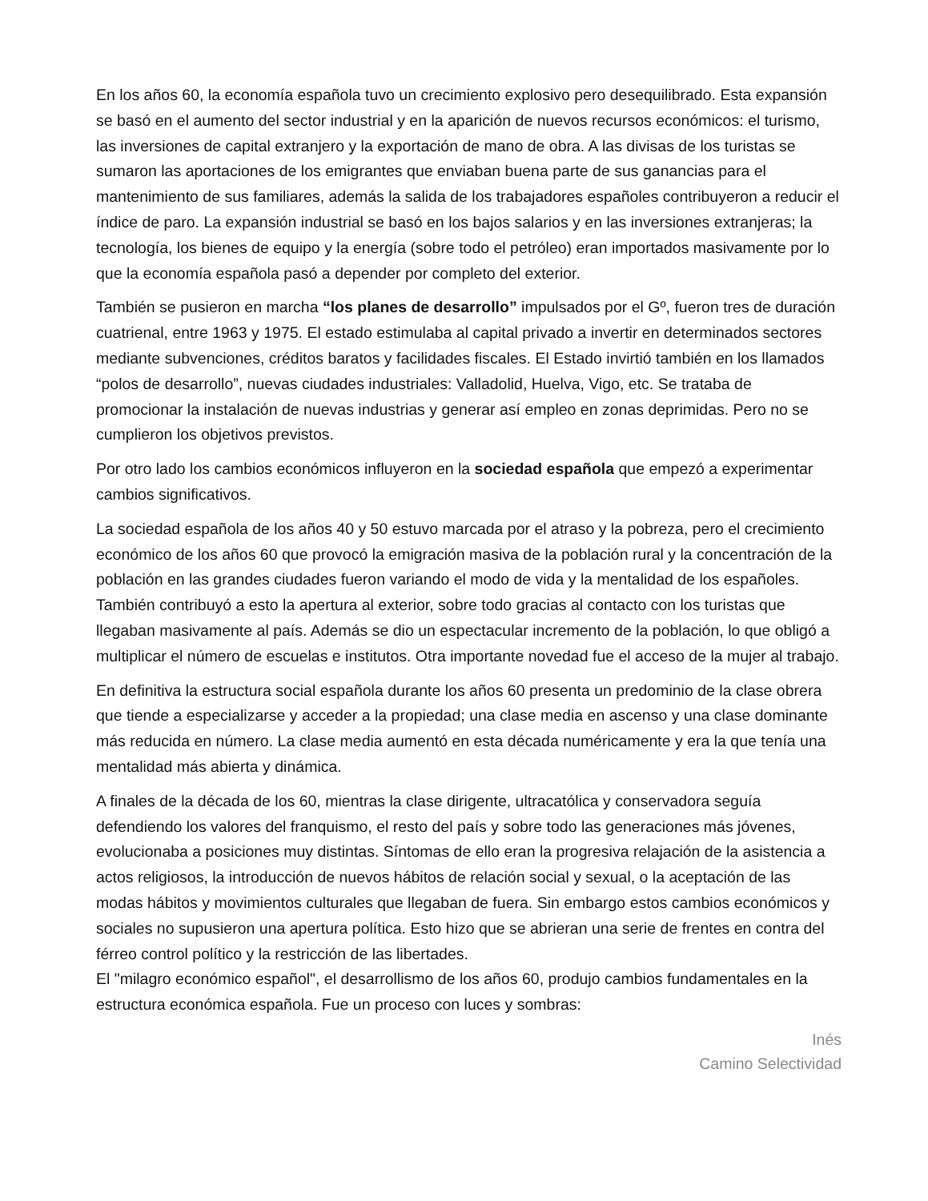En los años 60, la economía española tuvo un crecimiento explosivo pero desequilibrado. Esta expansión se basó en el aumento del sector industrial y en la aparición de nuevos recursos económicos: el turismo, las inversiones de capital extranjero y la exportación de mano de obra. A las divisas de los turistas se sumaron las aportaciones de los emigrantes que enviaban buena parte de sus ganancias para el mantenimiento de sus familiares, además la salida de los trabajadores españoles contribuyeron a reducir el índice de paro. La expansión industrial se basó en los bajos salarios y en las inversiones extranjeras; la tecnología, los bienes de equipo y la energía (sobre todo el petróleo) eran importados masivamente por lo que la economía española pasó a depender por completo del exterior.
También se pusieron en marcha “los planes de desarrollo” impulsados por el Gº, fueron tres de duración cuatrienal, entre 1963 y 1975. El estado estimulaba al capital privado a invertir en determinados sectores mediante subvenciones, créditos baratos y facilidades fiscales. El Estado invirtió también en los llamados “polos de desarrollo”, nuevas ciudades industriales: Valladolid, Huelva, Vigo, etc. Se trataba de promocionar la instalación de nuevas industrias y generar así empleo en zonas deprimidas. Pero no se cumplieron los objetivos previstos.
Por otro lado los cambios económicos influyeron en la sociedad española que empezó a experimentar cambios significativos.
La sociedad española de los años 40 y 50 estuvo marcada por el atraso y la pobreza, pero el crecimiento económico de los años 60 que provocó la emigración masiva de la población rural y la concentración de la población en las grandes ciudades fueron variando el modo de vida y la mentalidad de los españoles. También contribuyó a esto la apertura al exterior, sobre todo gracias al contacto con los turistas que llegaban masivamente al país. Además se dio un espectacular incremento de la población, lo que obligó a multiplicar el número de escuelas e institutos. Otra importante novedad fue el acceso de la mujer al trabajo.
En definitiva la estructura social española durante los años 60 presenta un predominio de la clase obrera que tiende a especializarse y acceder a la propiedad; una clase media en ascenso y una clase dominante más reducida en número. La clase media aumentó en esta década numéricamente y era la que tenía una mentalidad más abierta y dinámica.
A finales de la década de los 60, mientras la clase dirigente, ultracatólica y conservadora seguía defendiendo los valores del franquismo, el resto del país y sobre todo las generaciones más jóvenes, evolucionaba a posiciones muy distintas. Síntomas de ello eran la progresiva relajación de la asistencia a actos religiosos, la introducción de nuevos hábitos de relación social y sexual, o la aceptación de las modas hábitos y movimientos culturales que llegaban de fuera. Sin embargo estos cambios económicos y sociales no supusieron una apertura política. Esto hizo que se abrieran una serie de frentes en contra del férreo control político y la restricción de las libertades.
El "milagro económico español", el desarrollismo de los años 60, produjo cambios fundamentales en la estructura económica española. Fue un proceso con luces y sombras:
Inés
Camino Selectividad